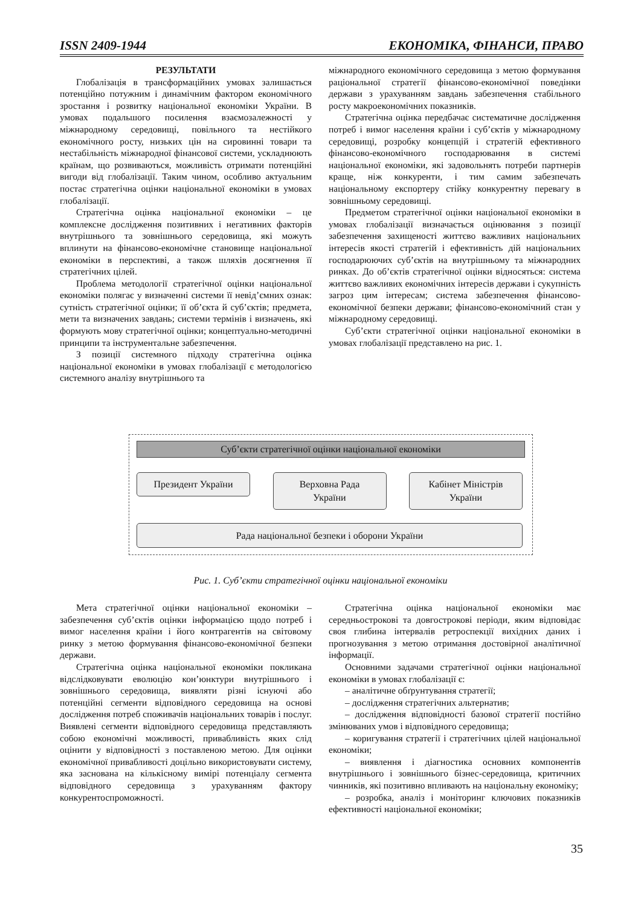ISSN 2409-1944 ЕКОНОМІКА, ФІНАНСИ, ПРАВО
РЕЗУЛЬТАТИ
Глобалізація в трансформаційних умовах залишається потенційно потужним і динамічним фактором економічного зростання і розвитку національної економіки України. В умовах подальшого посилення взаємозалежності у міжнародному середовищі, повільного та нестійкого економічного росту, низьких цін на сировинні товари та нестабільність міжнародної фінансової системи, ускладнюють країнам, що розвиваються, можливість отримати потенційні вигоди від глобалізації. Таким чином, особливо актуальним постає стратегічна оцінки національної економіки в умовах глобалізації.
Стратегічна оцінка національної економіки – це комплексне дослідження позитивних і негативних факторів внутрішнього та зовнішнього середовища, які можуть вплинути на фінансово-економічне становище національної економіки в перспективі, а також шляхів досягнення її стратегічних цілей.
Проблема методології стратегічної оцінки національної економіки полягає у визначенні системи її невід’ємних ознак: сутність стратегічної оцінки; її об’єкта й суб’єктів; предмета, мети та визначених завдань; системи термінів і визначень, які формують мову стратегічної оцінки; концептуально-методичні принципи та інструментальне забезпечення.
З позиції системного підходу стратегічна оцінка національної економіки в умовах глобалізації є методологією системного аналізу внутрішнього та
міжнародного економічного середовища з метою формування раціональної стратегії фінансово-економічної поведінки держави з урахуванням завдань забезпечення стабільного росту макроекономічних показників.
Стратегічна оцінка передбачає систематичне дослідження потреб і вимог населення країни і суб’єктів у міжнародному середовищі, розробку концепцій і стратегій ефективного фінансово-економічного господарювання в системі національної економіки, які задовольнять потреби партнерів краще, ніж конкуренти, і тим самим забезпечать національному експортеру стійку конкурентну перевагу в зовнішньому середовищі.
Предметом стратегічної оцінки національної економіки в умовах глобалізації визначається оцінювання з позиції забезпечення захищеності життєво важливих національних інтересів якості стратегій і ефективність дій національних господарюючих суб’єктів на внутрішньому та міжнародних ринках. До об’єктів стратегічної оцінки відносяться: система життєво важливих економічних інтересів держави і сукупність загроз цим інтересам; система забезпечення фінансово-економічної безпеки держави; фінансово-економічний стан у міжнародному середовищі.
Суб’єкти стратегічної оцінки національної економіки в умовах глобалізації представлено на рис. 1.
Суб’єкти стратегічної оцінки національної економіки
Президент України Верховна Рада
України
Кабінет Міністрів
України
Рада національної безпеки і оборони України
Рис. 1. Суб’єкти стратегічної оцінки національної економіки
Мета стратегічної оцінки національної економіки – забезпечення суб’єктів оцінки інформацією щодо потреб і вимог населення країни і його контрагентів на світовому ринку з метою формування фінансово-економічної безпеки держави.
Стратегічна оцінка національної економіки покликана відслідковувати еволюцію кон’юнктури внутрішнього і зовнішнього середовища, виявляти різні існуючі або потенційні сегменти відповідного середовища на основі дослідження потреб споживачів національних товарів і послуг. Виявлені сегменти відповідного середовища представляють собою економічні можливості, привабливість яких слід оцінити у відповідності з поставленою метою. Для оцінки економічної привабливості доцільно використовувати систему, яка заснована на кількісному вимірі потенціалу сегмента відповідного середовища з урахуванням фактору конкурентоспроможності.
Стратегічна оцінка національної економіки має середньострокові та довгострокові періоди, яким відповідає своя глибина інтервалів ретроспекції вихідних даних і прогнозування з метою отримання достовірної аналітичної інформації.
Основними задачами стратегічної оцінки національної економіки в умовах глобалізації є:
– аналітичне обґрунтування стратегії;
– дослідження стратегічних альтернатив;
– дослідження відповідності базової стратегії постійно змінюваних умов і відповідного середовища;
– коригування стратегії і стратегічних цілей національної економіки;
– виявлення і діагностика основних компонентів внутрішнього і зовнішнього бізнес-середовища, критичних чинників, які позитивно впливають на національну економіку;
– розробка, аналіз і моніторинг ключових показників ефективності національної економіки;
35